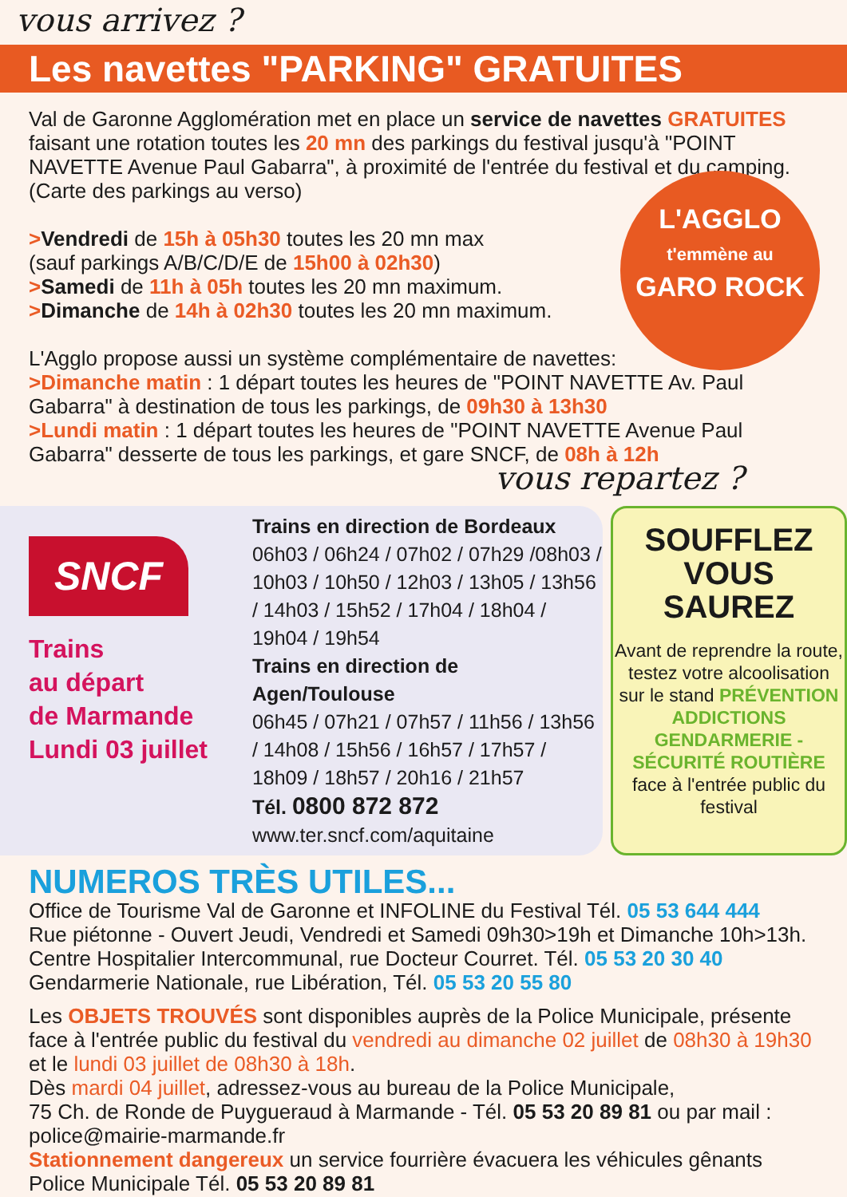vous arrivez ?
Les navettes "PARKING" GRATUITES
L'AGGLO
t'emmène au
GARO ROCK
Val de Garonne Agglomération met en place un service de navettes GRATUITES faisant une rotation toutes les 20 mn des parkings du festival jusqu'à "POINT NAVETTE Avenue Paul Gabarra", à proximité de l'entrée du festival et du camping.
(Carte des parkings au verso)
>Vendredi de 15h à 05h30 toutes les 20 mn max
(sauf parkings A/B/C/D/E de 15h00 à 02h30)
>Samedi de 11h à 05h toutes les 20 mn maximum.
>Dimanche de 14h à 02h30 toutes les 20 mn maximum.
L'Agglo propose aussi un système complémentaire de navettes:
>Dimanche matin : 1 départ toutes les heures de "POINT NAVETTE Av. Paul Gabarra" à destination de tous les parkings, de 09h30 à 13h30
>Lundi matin : 1 départ toutes les heures de "POINT NAVETTE Avenue Paul Gabarra" desserte de tous les parkings, et gare SNCF, de 08h à 12h
vous repartez ?
SNCF
Trains
au départ
de Marmande
Lundi 03 juillet
Trains en direction de Bordeaux
06h03 / 06h24 / 07h02 / 07h29 /08h03 / 10h03 / 10h50 / 12h03 / 13h05 / 13h56 / 14h03 / 15h52 / 17h04 / 18h04 / 19h04 / 19h54
Trains en direction de Agen/Toulouse
06h45 / 07h21 / 07h57 / 11h56 / 13h56 / 14h08 / 15h56 / 16h57 / 17h57 / 18h09 / 18h57 / 20h16 / 21h57
Tél. 0800 872 872
www.ter.sncf.com/aquitaine
SOUFFLEZ
VOUS
SAUREZ
Avant de reprendre la route, testez votre alcoolisation sur le stand PRÉVENTION ADDICTIONS GENDARMERIE - SÉCURITÉ ROUTIÈRE face à l'entrée public du festival
NUMEROS TRÈS UTILES...
Office de Tourisme Val de Garonne et INFOLINE du Festival Tél. 05 53 644 444
Rue piétonne - Ouvert Jeudi, Vendredi et Samedi 09h30>19h et Dimanche 10h>13h.
Centre Hospitalier Intercommunal, rue Docteur Courret. Tél. 05 53 20 30 40
Gendarmerie Nationale, rue Libération, Tél. 05 53 20 55 80
Les OBJETS TROUVÉS sont disponibles auprès de la Police Municipale, présente face à l'entrée public du festival du vendredi au dimanche 02 juillet de 08h30 à 19h30 et le lundi 03 juillet de 08h30 à 18h.
Dès mardi 04 juillet, adressez-vous au bureau de la Police Municipale,
75 Ch. de Ronde de Puygueraud à Marmande - Tél. 05 53 20 89 81 ou par mail : police@mairie-marmande.fr
Stationnement dangereux un service fourrière évacuera les véhicules gênants
Police Municipale Tél. 05 53 20 89 81